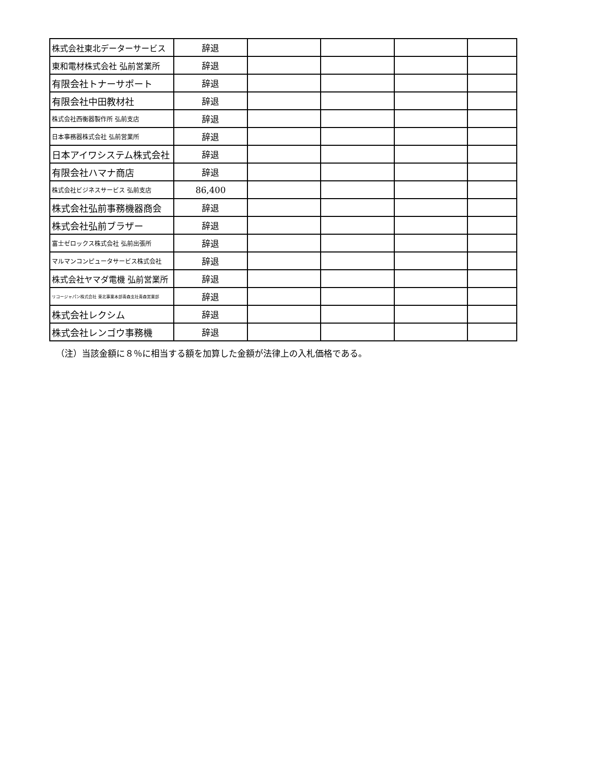| 株式会社東北データーサービス | 辞退 | | | | |
| 東和電材株式会社 弘前営業所 | 辞退 | | | | |
| 有限会社トナーサポート | 辞退 | | | | |
| 有限会社中田教材社 | 辞退 | | | | |
| 株式会社西衡器製作所 弘前支店 | 辞退 | | | | |
| 日本事務器株式会社 弘前営業所 | 辞退 | | | | |
| 日本アイワシステム株式会社 | 辞退 | | | | |
| 有限会社ハマナ商店 | 辞退 | | | | |
| 株式会社ビジネスサービス 弘前支店 | 86,400 | | | | |
| 株式会社弘前事務機器商会 | 辞退 | | | | |
| 株式会社弘前ブラザー | 辞退 | | | | |
| 富士ゼロックス株式会社 弘前出張所 | 辞退 | | | | |
| マルマンコンピュータサービス株式会社 | 辞退 | | | | |
| 株式会社ヤマダ電機 弘前営業所 | 辞退 | | | | |
| リコージャパン株式会社 東北事業本部青森支社青森営業部 | 辞退 | | | | |
| 株式会社レクシム | 辞退 | | | | |
| 株式会社レンゴウ事務機 | 辞退 | | | | |
（注）当該金額に８％に相当する額を加算した金額が法律上の入札価格である。